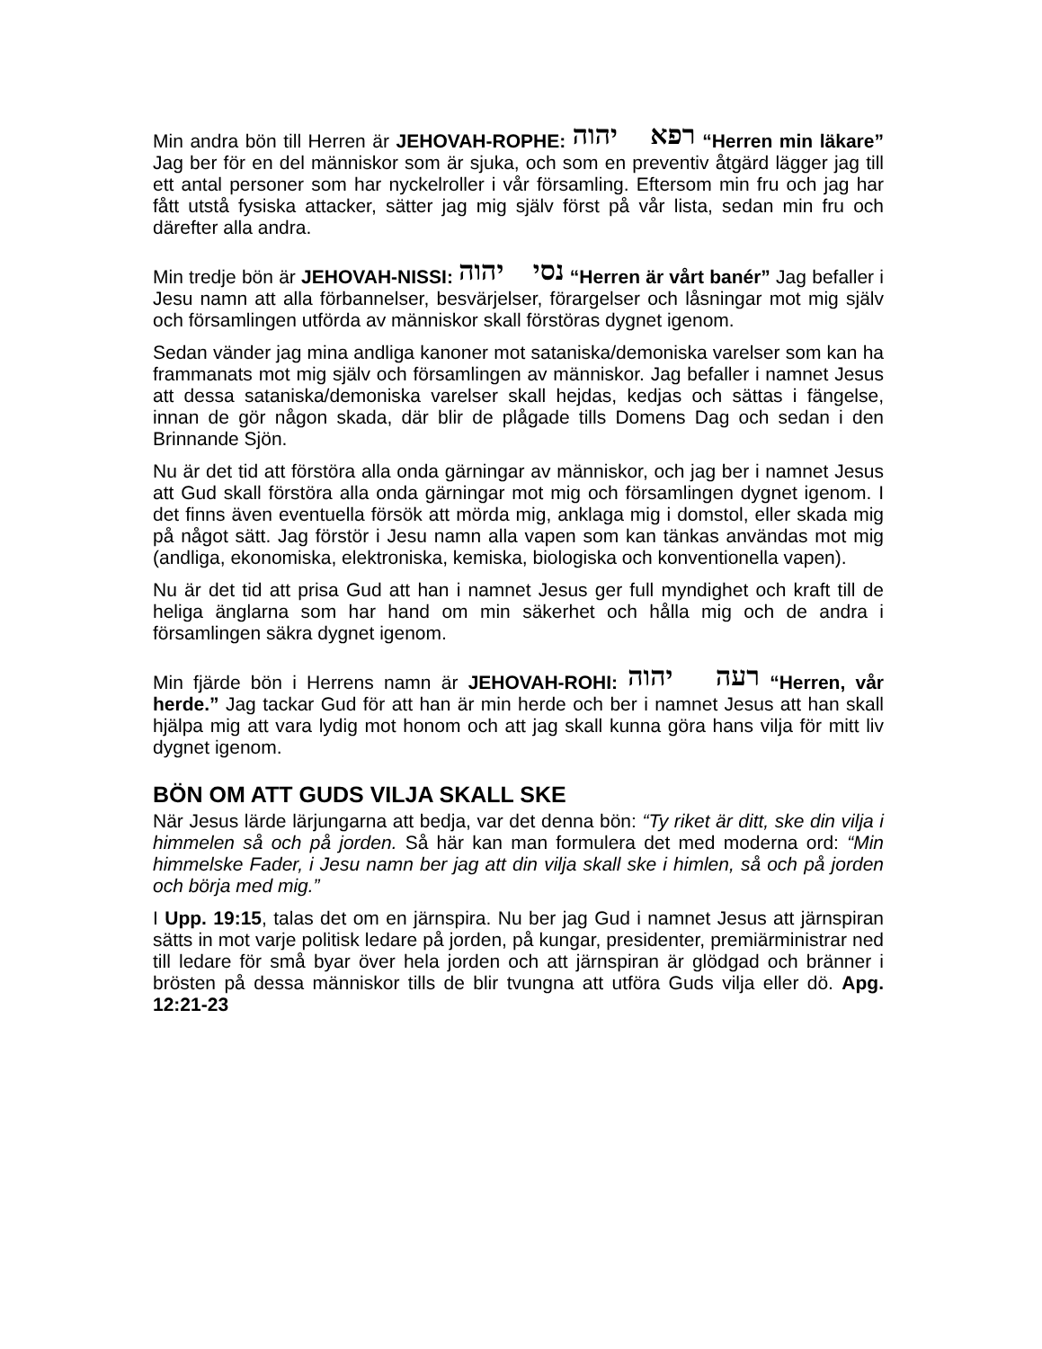Min andra bön till Herren är JEHOVAH-ROPHE: רפא יהוה “Herren min läkare” Jag ber för en del människor som är sjuka, och som en preventiv åtgärd lägger jag till ett antal personer som har nyckelroller i vår församling. Eftersom min fru och jag har fått utstå fysiska attacker, sätter jag mig själv först på vår lista, sedan min fru och därefter alla andra.
Min tredje bön är JEHOVAH-NISSI: נסי יהוה “Herren är vårt banér” Jag befaller i Jesu namn att alla förbannelser, besvärjelser, förargelser och låsningar mot mig själv och församlingen utförda av människor skall förstöras dygnet igenom.
Sedan vänder jag mina andliga kanoner mot sataniska/demoniska varelser som kan ha frammanats mot mig själv och församlingen av människor. Jag befaller i namnet Jesus att dessa sataniska/demoniska varelser skall hejdas, kedjas och sättas i fängelse, innan de gör någon skada, där blir de plågade tills Domens Dag och sedan i den Brinnande Sjön.
Nu är det tid att förstöra alla onda gärningar av människor, och jag ber i namnet Jesus att Gud skall förstöra alla onda gärningar mot mig och församlingen dygnet igenom. I det finns även eventuella försök att mörda mig, anklaga mig i domstol, eller skada mig på något sätt. Jag förstör i Jesu namn alla vapen som kan tänkas användas mot mig (andliga, ekonomiska, elektroniska, kemiska, biologiska och konventionella vapen).
Nu är det tid att prisa Gud att han i namnet Jesus ger full myndighet och kraft till de heliga änglarna som har hand om min säkerhet och hålla mig och de andra i församlingen säkra dygnet igenom.
Min fjärde bön i Herrens namn är JEHOVAH-ROHI: רעה יהוה “Herren, vår herde.” Jag tackar Gud för att han är min herde och ber i namnet Jesus att han skall hjälpa mig att vara lydig mot honom och att jag skall kunna göra hans vilja för mitt liv dygnet igenom.
BÖN OM ATT GUDS VILJA SKALL SKE
När Jesus lärde lärjungarna att bedja, var det denna bön: “Ty riket är ditt, ske din vilja i himmelen så och på jorden. Så här kan man formulera det med moderna ord: “Min himmelske Fader, i Jesu namn ber jag att din vilja skall ske i himlen, så och på jorden och börja med mig.”
I Upp. 19:15, talas det om en järnspira. Nu ber jag Gud i namnet Jesus att järnspiran sätts in mot varje politisk ledare på jorden, på kungar, presidenter, premiärministrar ned till ledare för små byar över hela jorden och att järnspiran är glödgad och bränner i brösten på dessa människor tills de blir tvungna att utföra Guds vilja eller dö. Apg. 12:21-23